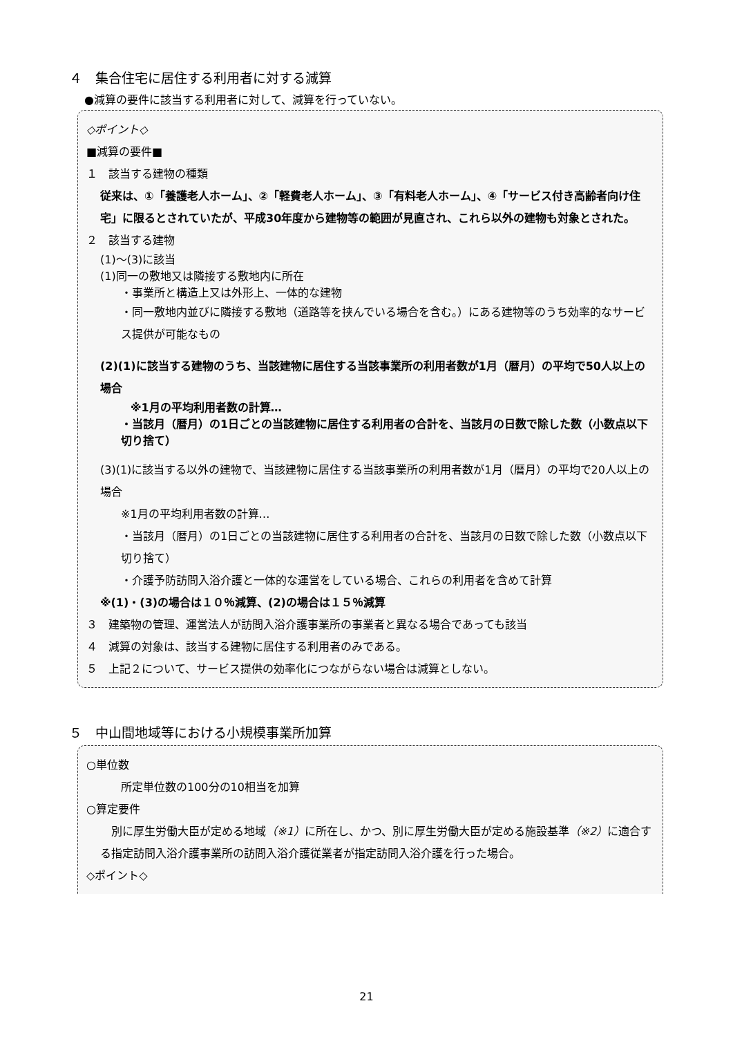４　集合住宅に居住する利用者に対する減算
●減算の要件に該当する利用者に対して、減算を行っていない。
◇ポイント◇
■減算の要件■
１　該当する建物の種類
従来は、①「養護老人ホーム」、②「軽費老人ホーム」、③「有料老人ホーム」、④「サービス付き高齢者向け住宅」に限るとされていたが、平成30年度から建物等の範囲が見直され、これら以外の建物も対象とされた。
２　該当する建物
(1)～(3)に該当
(1)同一の敷地又は隣接する敷地内に所在
・事業所と構造上又は外形上、一体的な建物
・同一敷地内並びに隣接する敷地（道路等を挟んでいる場合を含む。）にある建物等のうち効率的なサービス提供が可能なもの
(2)(1)に該当する建物のうち、当該建物に居住する当該事業所の利用者数が1月（暦月）の平均で50人以上の場合
※1月の平均利用者数の計算…
・当該月（暦月）の1日ごとの当該建物に居住する利用者の合計を、当該月の日数で除した数（小数点以下切り捨て）
(3)(1)に該当する以外の建物で、当該建物に居住する当該事業所の利用者数が1月（暦月）の平均で20人以上の場合
※1月の平均利用者数の計算…
・当該月（暦月）の1日ごとの当該建物に居住する利用者の合計を、当該月の日数で除した数（小数点以下切り捨て）
・介護予防訪問入浴介護と一体的な運営をしている場合、これらの利用者を含めて計算
※(1)・(3)の場合は１０％減算、(2)の場合は１５％減算
３　建築物の管理、運営法人が訪問入浴介護事業所の事業者と異なる場合であっても該当
４　減算の対象は、該当する建物に居住する利用者のみである。
５　上記２について、サービス提供の効率化につながらない場合は減算としない。
５　中山間地域等における小規模事業所加算
○単位数
所定単位数の100分の10相当を加算
○算定要件
　別に厚生労働大臣が定める地域（※1）に所在し、かつ、別に厚生労働大臣が定める施設基準（※2）に適合する指定訪問入浴介護事業所の訪問入浴介護従業者が指定訪問入浴介護を行った場合。
◇ポイント◇
21